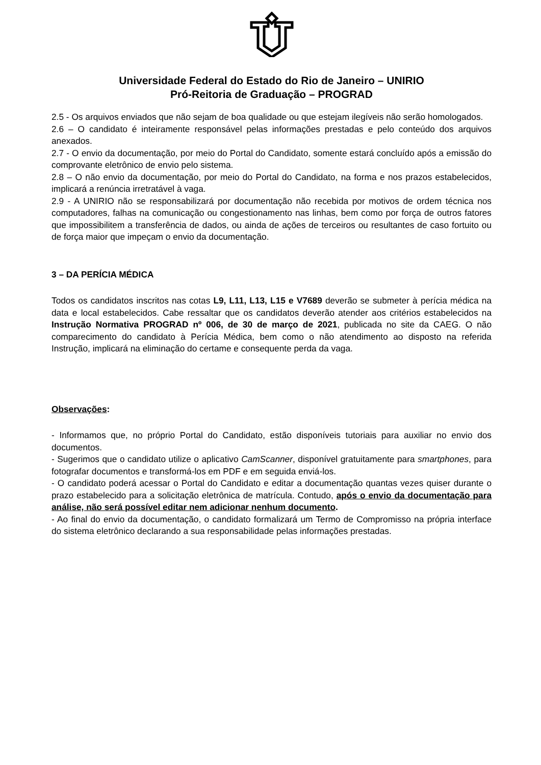Universidade Federal do Estado do Rio de Janeiro – UNIRIO
Pró-Reitoria de Graduação – PROGRAD
2.5 - Os arquivos enviados que não sejam de boa qualidade ou que estejam ilegíveis não serão homologados.
2.6 – O candidato é inteiramente responsável pelas informações prestadas e pelo conteúdo dos arquivos anexados.
2.7 - O envio da documentação, por meio do Portal do Candidato, somente estará concluído após a emissão do comprovante eletrônico de envio pelo sistema.
2.8 – O não envio da documentação, por meio do Portal do Candidato, na forma e nos prazos estabelecidos, implicará a renúncia irretratável à vaga.
2.9 - A UNIRIO não se responsabilizará por documentação não recebida por motivos de ordem técnica nos computadores, falhas na comunicação ou congestionamento nas linhas, bem como por força de outros fatores que impossibilitem a transferência de dados, ou ainda de ações de terceiros ou resultantes de caso fortuito ou de força maior que impeçam o envio da documentação.
3 – DA PERÍCIA MÉDICA
Todos os candidatos inscritos nas cotas L9, L11, L13, L15 e V7689 deverão se submeter à perícia médica na data e local estabelecidos. Cabe ressaltar que os candidatos deverão atender aos critérios estabelecidos na Instrução Normativa PROGRAD nº 006, de 30 de março de 2021, publicada no site da CAEG. O não comparecimento do candidato à Perícia Médica, bem como o não atendimento ao disposto na referida Instrução, implicará na eliminação do certame e consequente perda da vaga.
Observações:
- Informamos que, no próprio Portal do Candidato, estão disponíveis tutoriais para auxiliar no envio dos documentos.
- Sugerimos que o candidato utilize o aplicativo CamScanner, disponível gratuitamente para smartphones, para fotografar documentos e transformá-los em PDF e em seguida enviá-los.
- O candidato poderá acessar o Portal do Candidato e editar a documentação quantas vezes quiser durante o prazo estabelecido para a solicitação eletrônica de matrícula. Contudo, após o envio da documentação para análise, não será possível editar nem adicionar nenhum documento.
- Ao final do envio da documentação, o candidato formalizará um Termo de Compromisso na própria interface do sistema eletrônico declarando a sua responsabilidade pelas informações prestadas.